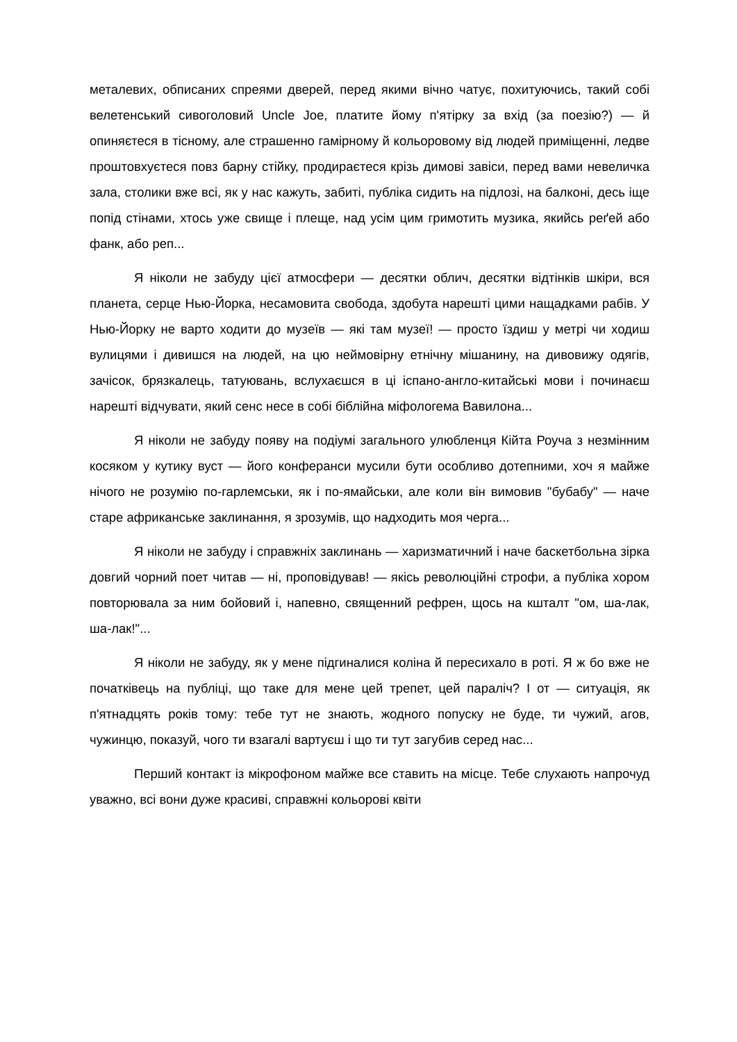металевих, обписаних спреями дверей, перед якими вічно чатує, похитуючись, такий собі велетенський сивоголовий Uncle Joe, платите йому п'ятірку за вхід (за поезію?) — й опиняєтеся в тісному, але страшенно гамірному й кольоровому від людей приміщенні, ледве проштовхуєтеся повз барну стійку, продираєтеся крізь димові завіси, перед вами невеличка зала, столики вже всі, як у нас кажуть, забиті, публіка сидить на підлозі, на балконі, десь іще попід стінами, хтось уже свище і плеще, над усім цим гримотить музика, якийсь реґей або фанк, або реп...
Я ніколи не забуду цієї атмосфери — десятки облич, десятки відтінків шкіри, вся планета, серце Нью-Йорка, несамовита свобода, здобута нарешті цими нащадками рабів. У Нью-Йорку не варто ходити до музеїв — які там музеї! — просто їздиш у метрі чи ходиш вулицями і дивишся на людей, на цю неймовірну етнічну мішанину, на дивовижу одягів, зачісок, брязкалець, татуювань, вслухаєшся в ці іспано-англо-китайські мови і починаєш нарешті відчувати, який сенс несе в собі біблійна міфологема Вавилона...
Я ніколи не забуду появу на подіумі загального улюбленця Кійта Роуча з незмінним косяком у кутику вуст — його конферанси мусили бути особливо дотепними, хоч я майже нічого не розумію по-гарлемськи, як і по-ямайськи, але коли він вимовив "бубабу" — наче старе африканське заклинання, я зрозумів, що надходить моя черга...
Я ніколи не забуду і справжніх заклинань — харизматичний і наче баскетбольна зірка довгий чорний поет читав — ні, проповідував! — якісь революційні строфи, а публіка хором повторювала за ним бойовий і, напевно, священний рефрен, щось на кшталт "ом, ша-лак, ша-лак!"...
Я ніколи не забуду, як у мене підгиналися коліна й пересихало в роті. Я ж бо вже не початківець на публіці, що таке для мене цей трепет, цей параліч? І от — ситуація, як п'ятнадцять років тому: тебе тут не знають, жодного попуску не буде, ти чужий, агов, чужинцю, показуй, чого ти взагалі вартуєш і що ти тут загубив серед нас...
Перший контакт із мікрофоном майже все ставить на місце. Тебе слухають напрочуд уважно, всі вони дуже красиві, справжні кольорові квіти